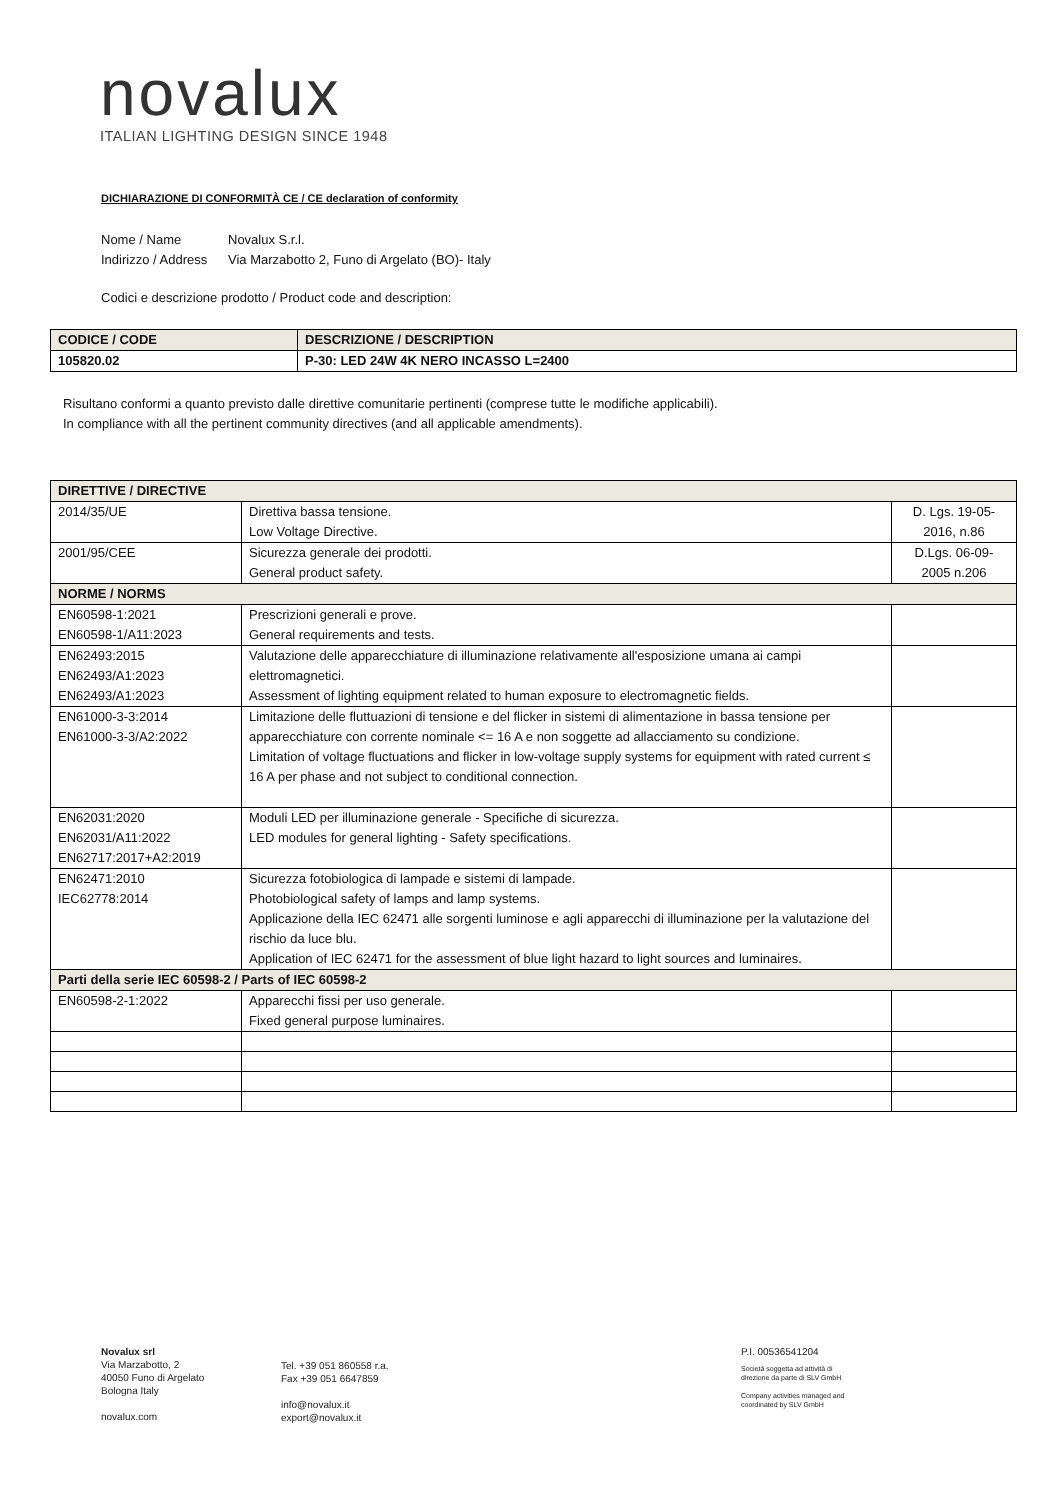novalux
ITALIAN LIGHTING DESIGN SINCE 1948
DICHIARAZIONE DI CONFORMITÀ CE / CE declaration of conformity
Nome / Name Novalux S.r.l.
Indirizzo / Address Via Marzabotto 2, Funo di Argelato (BO)- Italy
Codici e descrizione prodotto / Product code and description:
| CODICE / CODE | DESCRIZIONE / DESCRIPTION |
| --- | --- |
| 105820.02 | P-30: LED 24W 4K NERO INCASSO L=2400 |
Risultano conformi a quanto previsto dalle direttive comunitarie pertinenti (comprese tutte le modifiche applicabili).
In compliance with all the pertinent community directives (and all applicable amendments).
| DIRETTIVE / DIRECTIVE | | |
| --- | --- | --- |
| 2014/35/UE | Direttiva bassa tensione. Low Voltage Directive. | D. Lgs. 19-05- 2016, n.86 |
| 2001/95/CEE | Sicurezza generale dei prodotti. General product safety. | D.Lgs. 06-09- 2005 n.206 |
| NORME / NORMS | | |
| EN60598-1:2021 EN60598-1/A11:2023 | Prescrizioni generali e prove. General requirements and tests. | |
| EN62493:2015 EN62493/A1:2023 EN62493/A1:2023 | Valutazione delle apparecchiature di illuminazione relativamente all'esposizione umana ai campi elettromagnetici. Assessment of lighting equipment related to human exposure to electromagnetic fields. | |
| EN61000-3-3:2014 EN61000-3-3/A2:2022 | Limitazione delle fluttuazioni di tensione e del flicker in sistemi di alimentazione in bassa tensione per apparecchiature con corrente nominale <= 16 A e non soggette ad allacciamento su condizione. Limitation of voltage fluctuations and flicker in low-voltage supply systems for equipment with rated current ≤ 16 A per phase and not subject to conditional connection. | |
| EN62031:2020 EN62031/A11:2022 EN62717:2017+A2:2019 | Moduli LED per illuminazione generale - Specifiche di sicurezza. LED modules for general lighting - Safety specifications. | |
| EN62471:2010 IEC62778:2014 | Sicurezza fotobiologica di lampade e sistemi di lampade. Photobiological safety of lamps and lamp systems. Applicazione della IEC 62471 alle sorgenti luminose e agli apparecchi di illuminazione per la valutazione del rischio da luce blu. Application of IEC 62471 for the assessment of blue light hazard to light sources and luminaires. | |
| Parti della serie IEC 60598-2 / Parts of IEC 60598-2 | | |
| EN60598-2-1:2022 | Apparecchi fissi per uso generale. Fixed general purpose luminaires. | |
Novalux srl
Via Marzabotto, 2
40050 Funo di Argelato
Bologna Italy
novalux.com
Tel. +39 051 860558 r.a.
Fax +39 051 6647859
info@novalux.it
export@novalux.it
P.I. 00536541204
Società soggetta ad attività di
direzione da parte di SLV GmbH
Company activities managed and
coordinated by SLV GmbH